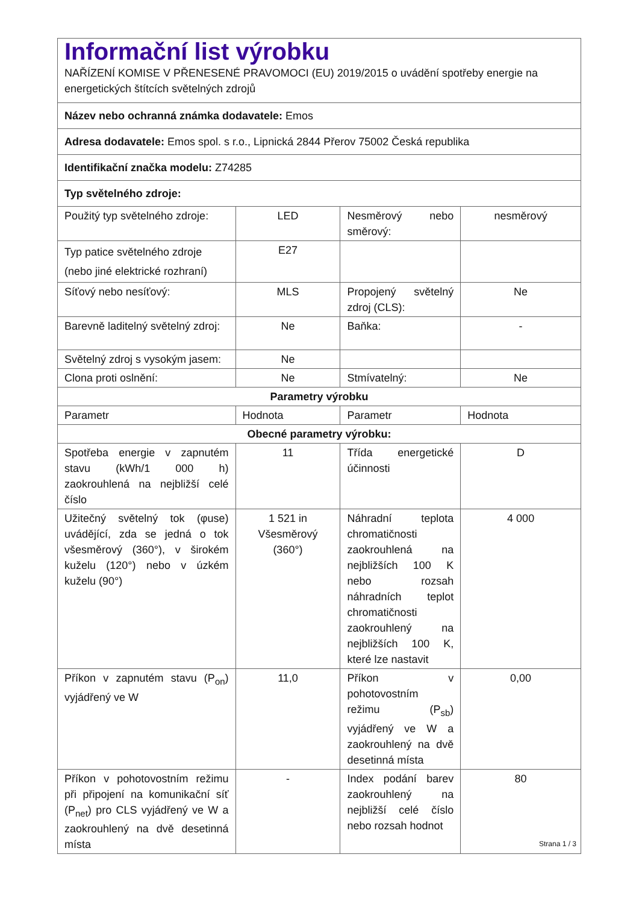| Informační list výrobku NAŘÍZENÍ KOMISE V PŘENESENÉ PRAVOMOCI (EU) 2019/2015 o uvádění spotřeby energie na energetických štítcích světelných zdrojů | | | |
| Název nebo ochranná známka dodavatele: Emos | | | |
| Adresa dodavatele: Emos spol. s r.o., Lipnická 2844 Přerov 75002 Česká republika | | | |
| Identifikační značka modelu: Z74285 | | | |
| Typ světelného zdroje: | | | |
| Použitý typ světelného zdroje: | LED | Nesměrový nebo směrový: | nesměrový |
| Typ patice světelného zdroje (nebo jiné elektrické rozhraní) | E27 | | |
| Síťový nebo nesíťový: | MLS | Propojený světelný zdroj (CLS): | Ne |
| Barevně laditelný světelný zdroj: | Ne | Baňka: | - |
| Světelný zdroj s vysokým jasem: | Ne | | |
| Clona proti oslnění: | Ne | Stmívatelný: | Ne |
| Parametry výrobku | | | |
| Parametr | Hodnota | Parametr | Hodnota |
| Obecné parametry výrobku: | | | |
| Spotřeba energie v zapnutém stavu (kWh/1 000 h) zaokrouhlená na nejbližší celé číslo | 11 | Třída energetické účinnosti | D |
| Užitečný světelný tok (φuse) uvádějící, zda se jedná o tok všesměrový (360°), v širokém kuželu (120°) nebo v úzkém kuželu (90°) | 1 521 in Všesměrový (360°) | Náhradní teplota chromatičnosti zaokrouhlená na nejbližších 100 K nebo rozsah náhradních teplot chromatičnosti zaokrouhlený na nejbližších 100 K, které lze nastavit | 4 000 |
| Příkon v zapnutém stavu (P<sub>on</sub>) vyjádřený ve W | 11,0 | Příkon v pohotovostním režimu (P<sub>sb</sub>) vyjádřený ve W a zaokrouhlený na dvě desetinná místa | 0,00 |
| Příkon v pohotovostním režimu při připojení na komunikační síť (P<sub>net</sub>) pro CLS vyjádřený ve W a zaokrouhlený na dvě desetinná místa | - | Index podání barev zaokrouhlený na nejbližší celé číslo nebo rozsah hodnot | 80 |
Strana 1 / 3